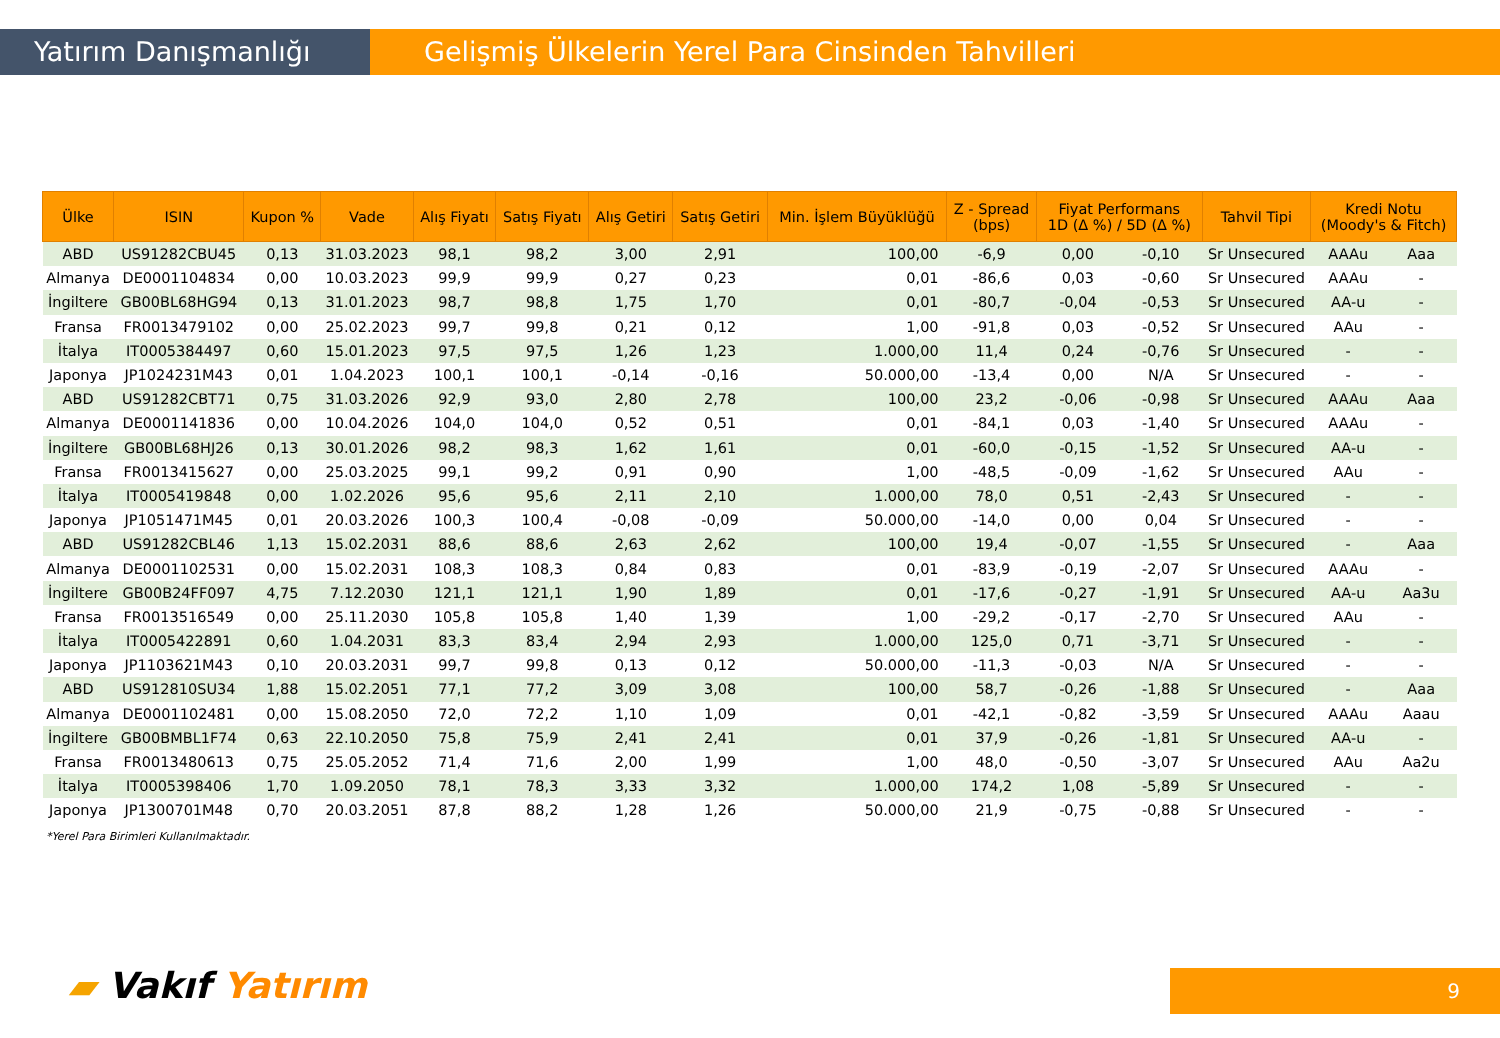Yatırım Danışmanlığı Gelişmiş Ülkelerin Yerel Para Cinsinden Tahvilleri
| Ülke | ISIN | Kupon % | Vade | Alış Fiyatı | Satış Fiyatı | Alış Getiri | Satış Getiri | Min. İşlem Büyüklüğü | Z - Spread (bps) | Fiyat Performans 1D (Δ %) / 5D (Δ %) | | Tahvil Tipi | Kredi Notu (Moody's & Fitch) | |
| --- | --- | --- | --- | --- | --- | --- | --- | --- | --- | --- | --- | --- | --- | --- |
| ABD | US91282CBU45 | 0,13 | 31.03.2023 | 98,1 | 98,2 | 3,00 | 2,91 | 100,00 | -6,9 | 0,00 | -0,10 | Sr Unsecured | AAAu | Aaa |
| Almanya | DE0001104834 | 0,00 | 10.03.2023 | 99,9 | 99,9 | 0,27 | 0,23 | 0,01 | -86,6 | 0,03 | -0,60 | Sr Unsecured | AAAu | - |
| İngiltere | GB00BL68HG94 | 0,13 | 31.01.2023 | 98,7 | 98,8 | 1,75 | 1,70 | 0,01 | -80,7 | -0,04 | -0,53 | Sr Unsecured | AA-u | - |
| Fransa | FR0013479102 | 0,00 | 25.02.2023 | 99,7 | 99,8 | 0,21 | 0,12 | 1,00 | -91,8 | 0,03 | -0,52 | Sr Unsecured | AAu | - |
| İtalya | IT0005384497 | 0,60 | 15.01.2023 | 97,5 | 97,5 | 1,26 | 1,23 | 1.000,00 | 11,4 | 0,24 | -0,76 | Sr Unsecured | - | - |
| Japonya | JP1024231M43 | 0,01 | 1.04.2023 | 100,1 | 100,1 | -0,14 | -0,16 | 50.000,00 | -13,4 | 0,00 | N/A | Sr Unsecured | - | - |
| ABD | US91282CBT71 | 0,75 | 31.03.2026 | 92,9 | 93,0 | 2,80 | 2,78 | 100,00 | 23,2 | -0,06 | -0,98 | Sr Unsecured | AAAu | Aaa |
| Almanya | DE0001141836 | 0,00 | 10.04.2026 | 104,0 | 104,0 | 0,52 | 0,51 | 0,01 | -84,1 | 0,03 | -1,40 | Sr Unsecured | AAAu | - |
| İngiltere | GB00BL68HJ26 | 0,13 | 30.01.2026 | 98,2 | 98,3 | 1,62 | 1,61 | 0,01 | -60,0 | -0,15 | -1,52 | Sr Unsecured | AA-u | - |
| Fransa | FR0013415627 | 0,00 | 25.03.2025 | 99,1 | 99,2 | 0,91 | 0,90 | 1,00 | -48,5 | -0,09 | -1,62 | Sr Unsecured | AAu | - |
| İtalya | IT0005419848 | 0,00 | 1.02.2026 | 95,6 | 95,6 | 2,11 | 2,10 | 1.000,00 | 78,0 | 0,51 | -2,43 | Sr Unsecured | - | - |
| Japonya | JP1051471M45 | 0,01 | 20.03.2026 | 100,3 | 100,4 | -0,08 | -0,09 | 50.000,00 | -14,0 | 0,00 | 0,04 | Sr Unsecured | - | - |
| ABD | US91282CBL46 | 1,13 | 15.02.2031 | 88,6 | 88,6 | 2,63 | 2,62 | 100,00 | 19,4 | -0,07 | -1,55 | Sr Unsecured | - | Aaa |
| Almanya | DE0001102531 | 0,00 | 15.02.2031 | 108,3 | 108,3 | 0,84 | 0,83 | 0,01 | -83,9 | -0,19 | -2,07 | Sr Unsecured | AAAu | - |
| İngiltere | GB00B24FF097 | 4,75 | 7.12.2030 | 121,1 | 121,1 | 1,90 | 1,89 | 0,01 | -17,6 | -0,27 | -1,91 | Sr Unsecured | AA-u | Aa3u |
| Fransa | FR0013516549 | 0,00 | 25.11.2030 | 105,8 | 105,8 | 1,40 | 1,39 | 1,00 | -29,2 | -0,17 | -2,70 | Sr Unsecured | AAu | - |
| İtalya | IT0005422891 | 0,60 | 1.04.2031 | 83,3 | 83,4 | 2,94 | 2,93 | 1.000,00 | 125,0 | 0,71 | -3,71 | Sr Unsecured | - | - |
| Japonya | JP1103621M43 | 0,10 | 20.03.2031 | 99,7 | 99,8 | 0,13 | 0,12 | 50.000,00 | -11,3 | -0,03 | N/A | Sr Unsecured | - | - |
| ABD | US912810SU34 | 1,88 | 15.02.2051 | 77,1 | 77,2 | 3,09 | 3,08 | 100,00 | 58,7 | -0,26 | -1,88 | Sr Unsecured | - | Aaa |
| Almanya | DE0001102481 | 0,00 | 15.08.2050 | 72,0 | 72,2 | 1,10 | 1,09 | 0,01 | -42,1 | -0,82 | -3,59 | Sr Unsecured | AAAu | Aaau |
| İngiltere | GB00BMBL1F74 | 0,63 | 22.10.2050 | 75,8 | 75,9 | 2,41 | 2,41 | 0,01 | 37,9 | -0,26 | -1,81 | Sr Unsecured | AA-u | - |
| Fransa | FR0013480613 | 0,75 | 25.05.2052 | 71,4 | 71,6 | 2,00 | 1,99 | 1,00 | 48,0 | -0,50 | -3,07 | Sr Unsecured | AAu | Aa2u |
| İtalya | IT0005398406 | 1,70 | 1.09.2050 | 78,1 | 78,3 | 3,33 | 3,32 | 1.000,00 | 174,2 | 1,08 | -5,89 | Sr Unsecured | - | - |
| Japonya | JP1300701M48 | 0,70 | 20.03.2051 | 87,8 | 88,2 | 1,28 | 1,26 | 50.000,00 | 21,9 | -0,75 | -0,88 | Sr Unsecured | - | - |
*Yerel Para Birimleri Kullanılmaktadır.
▰ Vakıf Yatırım 9